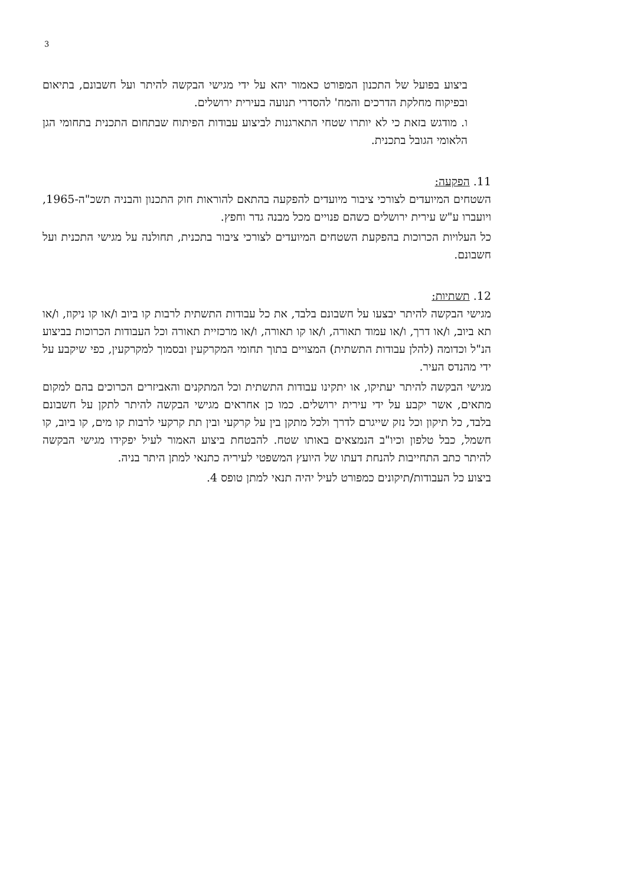3
ביצוע בפועל של התכנון המפורט כאמור יהא על ידי מגישי הבקשה להיתר ועל חשבונם, בתיאום ובפיקוח מחלקת הדרכים והמח' להסדרי תנועה בעירית ירושלים.
ו. מודגש בזאת כי לא יותרו שטחי התארגנות לביצוע עבודות הפיתוח שבתחום התכנית בתחומי הגן הלאומי הגובל בתכנית.
11. הפקעה:
השטחים המיועדים לצורכי ציבור מיועדים להפקעה בהתאם להוראות חוק התכנון והבניה תשכ"ה-1965, ויועברו ע"ש עירית ירושלים כשהם פנויים מכל מבנה גדר וחפץ.
כל העלויות הכרוכות בהפקעת השטחים המיועדים לצורכי ציבור בתכנית, תחולנה על מגישי התכנית ועל חשבונם.
12. תשתיות:
מגישי הבקשה להיתר יבצעו על חשבונם בלבד, את כל עבודות התשתית לרבות קו ביוב ו/או קו ניקוז, ו/או תא ביוב, ו/או דרך, ו/או עמוד תאורה, ו/או קו תאורה, ו/או מרכזיית תאורה וכל העבודות הכרוכות בביצוע הנ"ל וכדומה (להלן עבודות התשתית) המצויים בתוך תחומי המקרקעין ובסמוך למקרקעין, כפי שיקבע על ידי מהנדס העיר.
מגישי הבקשה להיתר יעתיקו, או יתקינו עבודות התשתית וכל המתקנים והאביזרים הכרוכים בהם למקום מתאים, אשר יקבע על ידי עירית ירושלים. כמו כן אחראים מגישי הבקשה להיתר לתקן על חשבונם בלבד, כל תיקון וכל נזק שייגרם לדרך ולכל מתקן בין על קרקעי ובין תת קרקעי לרבות קו מים, קו ביוב, קו חשמל, כבל טלפון וכיו"ב הנמצאים באותו שטח. להבטחת ביצוע האמור לעיל יפקידו מגישי הבקשה להיתר כתב התחייבות להנחת דעתו של היועץ המשפטי לעיריה כתנאי למתן היתר בניה.
ביצוע כל העבודות/תיקונים כמפורט לעיל יהיה תנאי למתן טופס 4.